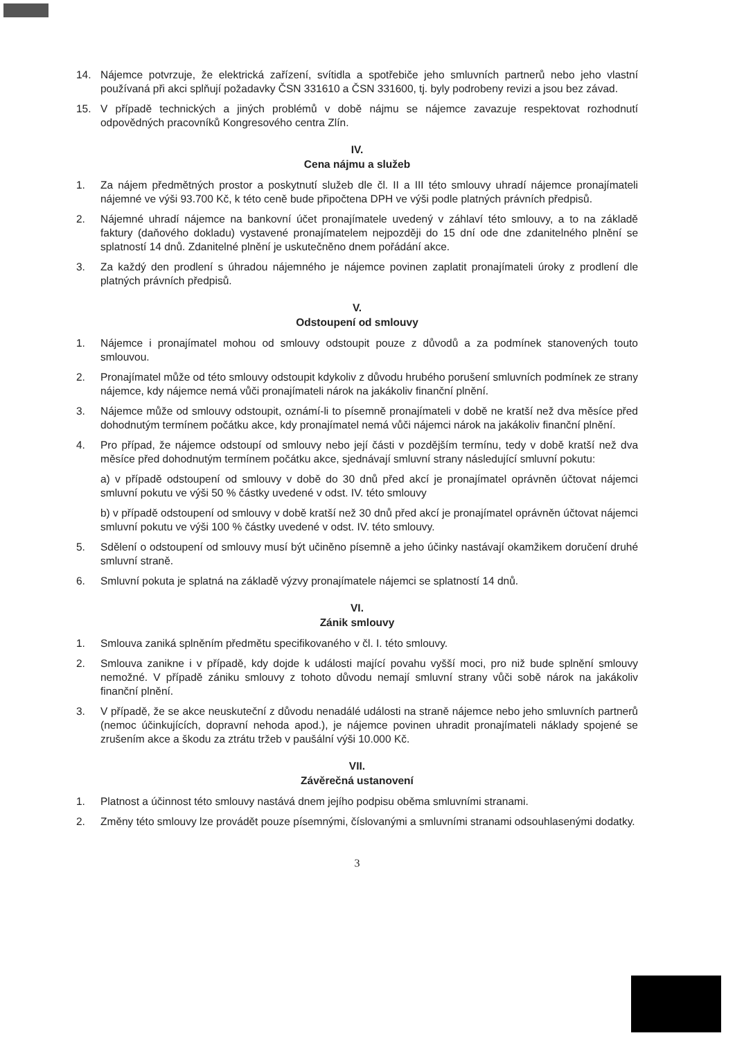14. Nájemce potvrzuje, že elektrická zařízení, svítidla a spotřebiče jeho smluvních partnerů nebo jeho vlastní používaná při akci splňují požadavky ČSN 331610 a ČSN 331600, tj. byly podrobeny revizi a jsou bez závad.
15. V případě technických a jiných problémů v době nájmu se nájemce zavazuje respektovat rozhodnutí odpovědných pracovníků Kongresového centra Zlín.
IV.
Cena nájmu a služeb
1. Za nájem předmětných prostor a poskytnutí služeb dle čl. II a III této smlouvy uhradí nájemce pronajímateli nájemné ve výši 93.700 Kč, k této ceně bude připočtena DPH ve výši podle platných právních předpisů.
2. Nájemné uhradí nájemce na bankovní účet pronajímatele uvedený v záhlaví této smlouvy, a to na základě faktury (daňového dokladu) vystavené pronajímatelem nejpozději do 15 dní ode dne zdanitelného plnění se splatností 14 dnů. Zdanitelné plnění je uskutečněno dnem pořádání akce.
3. Za každý den prodlení s úhradou nájemného je nájemce povinen zaplatit pronajímateli úroky z prodlení dle platných právních předpisů.
V.
Odstoupení od smlouvy
1. Nájemce i pronajímatel mohou od smlouvy odstoupit pouze z důvodů a za podmínek stanovených touto smlouvou.
2. Pronajímatel může od této smlouvy odstoupit kdykoliv z důvodu hrubého porušení smluvních podmínek ze strany nájemce, kdy nájemce nemá vůči pronajímateli nárok na jakákoliv finanční plnění.
3. Nájemce může od smlouvy odstoupit, oznámí-li to písemně pronajímateli v době ne kratší než dva měsíce před dohodnutým termínem počátku akce, kdy pronajímatel nemá vůči nájemci nárok na jakákoliv finanční plnění.
4. Pro případ, že nájemce odstoupí od smlouvy nebo její části v pozdějším termínu, tedy v době kratší než dva měsíce před dohodnutým termínem počátku akce, sjednávají smluvní strany následující smluvní pokutu:
a) v případě odstoupení od smlouvy v době do 30 dnů před akcí je pronajímatel oprávněn účtovat nájemci smluvní pokutu ve výši 50 % částky uvedené v odst. IV. této smlouvy
b) v případě odstoupení od smlouvy v době kratší než 30 dnů před akcí je pronajímatel oprávněn účtovat nájemci smluvní pokutu ve výši 100 % částky uvedené v odst. IV. této smlouvy.
5. Sdělení o odstoupení od smlouvy musí být učiněno písemně a jeho účinky nastávají okamžikem doručení druhé smluvní straně.
6. Smluvní pokuta je splatná na základě výzvy pronajímatele nájemci se splatností 14 dnů.
VI.
Zánik smlouvy
1. Smlouva zaniká splněním předmětu specifikovaného v čl. I. této smlouvy.
2. Smlouva zanikne i v případě, kdy dojde k události mající povahu vyšší moci, pro niž bude splnění smlouvy nemožné. V případě zániku smlouvy z tohoto důvodu nemají smluvní strany vůči sobě nárok na jakákoliv finanční plnění.
3. V případě, že se akce neuskuteční z důvodu nenadálé události na straně nájemce nebo jeho smluvních partnerů (nemoc účinkujících, dopravní nehoda apod.), je nájemce povinen uhradit pronajímateli náklady spojené se zrušením akce a škodu za ztrátu tržeb v paušální výši 10.000 Kč.
VII.
Závěrečná ustanovení
1. Platnost a účinnost této smlouvy nastává dnem jejího podpisu oběma smluvními stranami.
2. Změny této smlouvy lze provádět pouze písemnými, číslovanými a smluvními stranami odsouhlasenými dodatky.
3